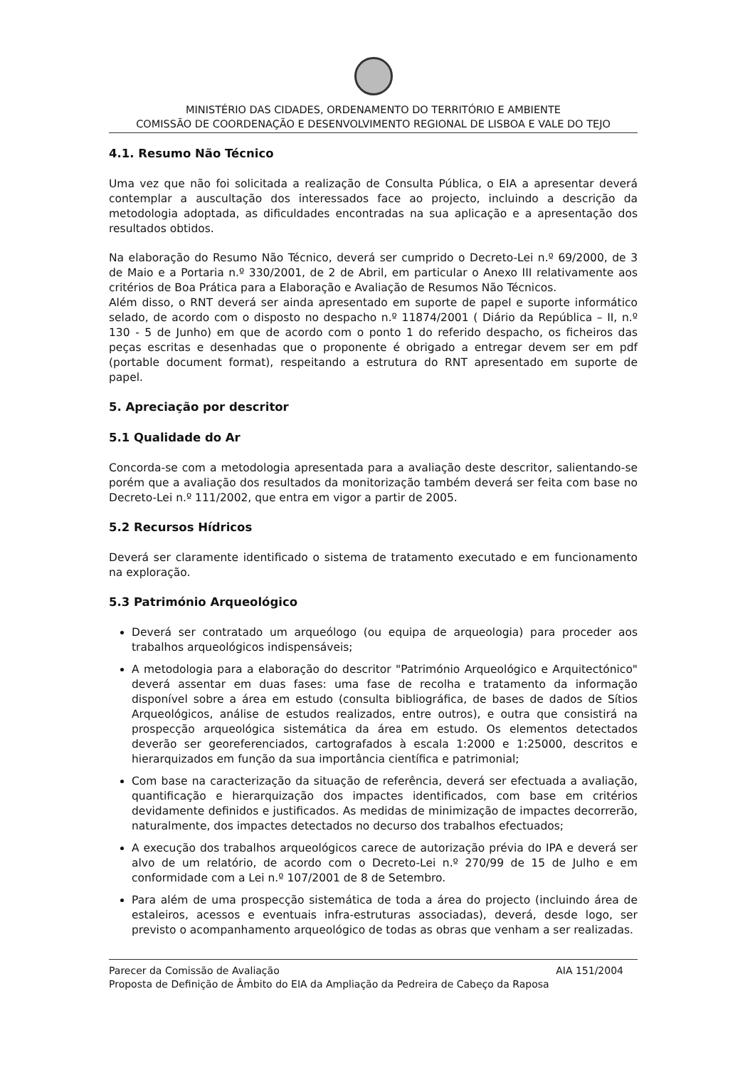MINISTÉRIO DAS CIDADES, ORDENAMENTO DO TERRITÓRIO E AMBIENTE
COMISSÃO DE COORDENAÇÃO E DESENVOLVIMENTO REGIONAL DE LISBOA E VALE DO TEJO
4.1. Resumo Não Técnico
Uma vez que não foi solicitada a realização de Consulta Pública, o EIA a apresentar deverá contemplar a auscultação dos interessados face ao projecto, incluindo a descrição da metodologia adoptada, as dificuldades encontradas na sua aplicação e a apresentação dos resultados obtidos.
Na elaboração do Resumo Não Técnico, deverá ser cumprido o Decreto-Lei n.º 69/2000, de 3 de Maio e a Portaria n.º 330/2001, de 2 de Abril, em particular o Anexo III relativamente aos critérios de Boa Prática para a Elaboração e Avaliação de Resumos Não Técnicos.
Além disso, o RNT deverá ser ainda apresentado em suporte de papel e suporte informático selado, de acordo com o disposto no despacho n.º 11874/2001 ( Diário da República – II, n.º 130 - 5 de Junho) em que de acordo com o ponto 1 do referido despacho, os ficheiros das peças escritas e desenhadas que o proponente é obrigado a entregar devem ser em pdf (portable document format), respeitando a estrutura do RNT apresentado em suporte de papel.
5. Apreciação por descritor
5.1 Qualidade do Ar
Concorda-se com a metodologia apresentada para a avaliação deste descritor, salientando-se porém que a avaliação dos resultados da monitorização também deverá ser feita com base no Decreto-Lei n.º 111/2002, que entra em vigor a partir de 2005.
5.2 Recursos Hídricos
Deverá ser claramente identificado o sistema de tratamento executado e em funcionamento na exploração.
5.3 Património Arqueológico
Deverá ser contratado um arqueólogo (ou equipa de arqueologia) para proceder aos trabalhos arqueológicos indispensáveis;
A metodologia para a elaboração do descritor "Património Arqueológico e Arquitectónico" deverá assentar em duas fases: uma fase de recolha e tratamento da informação disponível sobre a área em estudo (consulta bibliográfica, de bases de dados de Sítios Arqueológicos, análise de estudos realizados, entre outros), e outra que consistirá na prospecção arqueológica sistemática da área em estudo. Os elementos detectados deverão ser georeferenciados, cartografados à escala 1:2000 e 1:25000, descritos e hierarquizados em função da sua importância científica e patrimonial;
Com base na caracterização da situação de referência, deverá ser efectuada a avaliação, quantificação e hierarquização dos impactes identificados, com base em critérios devidamente definidos e justificados. As medidas de minimização de impactes decorrerão, naturalmente, dos impactes detectados no decurso dos trabalhos efectuados;
A execução dos trabalhos arqueológicos carece de autorização prévia do IPA e deverá ser alvo de um relatório, de acordo com o Decreto-Lei n.º 270/99 de 15 de Julho e em conformidade com a Lei n.º 107/2001 de 8 de Setembro.
Para além de uma prospecção sistemática de toda a área do projecto (incluindo área de estaleiros, acessos e eventuais infra-estruturas associadas), deverá, desde logo, ser previsto o acompanhamento arqueológico de todas as obras que venham a ser realizadas.
Parecer da Comissão de Avaliação AIA 151/2004
Proposta de Definição de Âmbito do EIA da Ampliação da Pedreira de Cabeço da Raposa